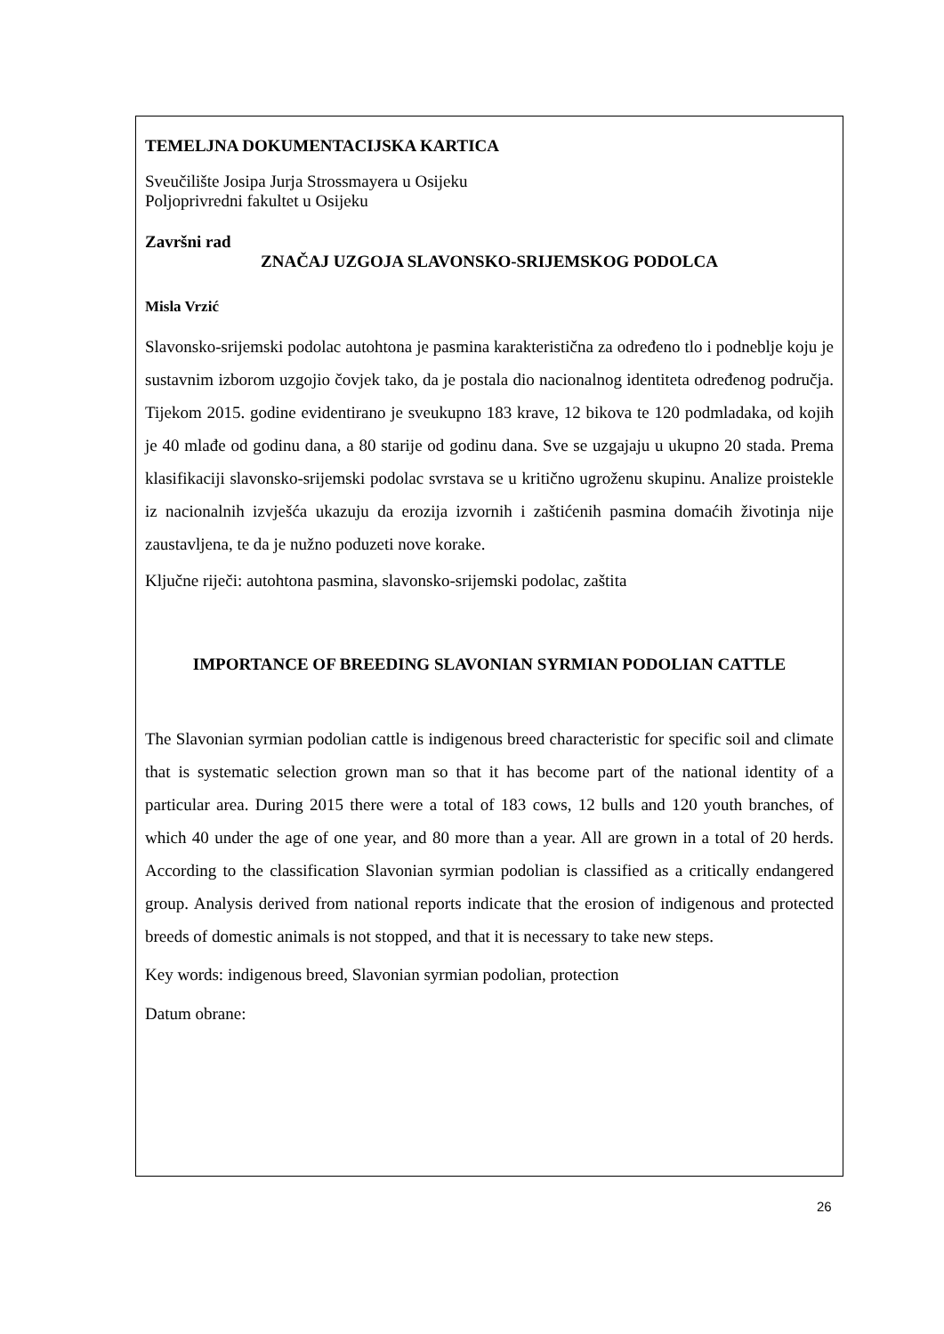TEMELJNA DOKUMENTACIJSKA KARTICA
Sveučilište Josipa Jurja Strossmayera u Osijeku
Poljoprivredni fakultet u Osijeku
Završni rad
ZNAČAJ UZGOJA SLAVONSKO-SRIJEMSKOG PODOLCA
Misla Vrzić
Slavonsko-srijemski podolac autohtona je pasmina karakteristična za određeno tlo i podneblje koju je sustavnim izborom uzgojio čovjek tako, da je postala dio nacionalnog identiteta određenog područja. Tijekom 2015. godine evidentirano je sveukupno 183 krave, 12 bikova te 120 podmladaka, od kojih je 40 mlađe od godinu dana, a 80 starije od godinu dana. Sve se uzgajaju u ukupno 20 stada. Prema klasifikaciji slavonsko-srijemski podolac svrstava se u kritično ugroženu skupinu. Analize proistekle iz nacionalnih izvješća ukazuju da erozija izvornih i zaštićenih pasmina domaćih životinja nije zaustavljena, te da je nužno poduzeti nove korake.
Ključne riječi: autohtona pasmina, slavonsko-srijemski podolac, zaštita
IMPORTANCE OF BREEDING SLAVONIAN SYRMIAN PODOLIAN CATTLE
The Slavonian syrmian podolian cattle is indigenous breed characteristic for specific soil and climate that is systematic selection grown man so that it has become part of the national identity of a particular area. During 2015 there were a total of 183 cows, 12 bulls and 120 youth branches, of which 40 under the age of one year, and 80 more than a year. All are grown in a total of 20 herds. According to the classification Slavonian syrmian podolian is classified as a critically endangered group. Analysis derived from national reports indicate that the erosion of indigenous and protected breeds of domestic animals is not stopped, and that it is necessary to take new steps.
Key words: indigenous breed, Slavonian syrmian podolian, protection
Datum obrane:
26